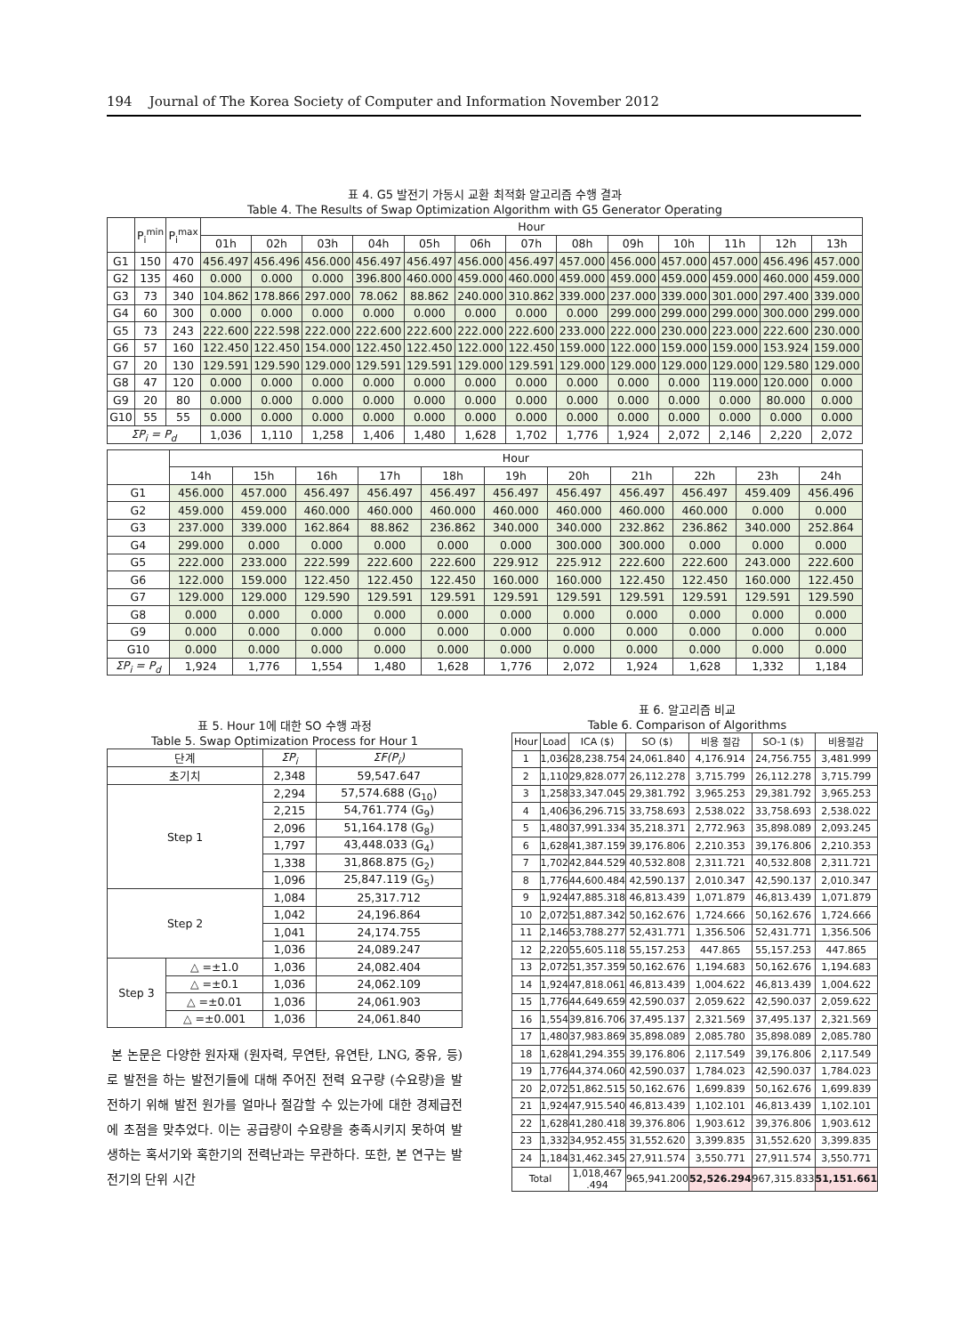194 Journal of The Korea Society of Computer and Information November 2012
표 4. G5 발전기 가동시 교환 최적화 알고리즘 수행 결과
Table 4. The Results of Swap Optimization Algorithm with G5 Generator Operating
| | P<sub>i</sub><sup>min</sup> | P<sub>i</sub><sup>max</sup> | Hour | | | | | | | | | | | | |
| --- | --- | --- | --- | --- | --- | --- | --- | --- | --- | --- | --- | --- | --- | --- | --- |
| | | | 01h | 02h | 03h | 04h | 05h | 06h | 07h | 08h | 09h | 10h | 11h | 12h | 13h |
| G1 | 150 | 470 | 456.497 | 456.496 | 456.000 | 456.497 | 456.497 | 456.000 | 456.497 | 457.000 | 456.000 | 457.000 | 457.000 | 456.496 | 457.000 |
| G2 | 135 | 460 | 0.000 | 0.000 | 0.000 | 396.800 | 460.000 | 459.000 | 460.000 | 459.000 | 459.000 | 459.000 | 459.000 | 460.000 | 459.000 |
| G3 | 73 | 340 | 104.862 | 178.866 | 297.000 | 78.062 | 88.862 | 240.000 | 310.862 | 339.000 | 237.000 | 339.000 | 301.000 | 297.400 | 339.000 |
| G4 | 60 | 300 | 0.000 | 0.000 | 0.000 | 0.000 | 0.000 | 0.000 | 0.000 | 0.000 | 299.000 | 299.000 | 299.000 | 300.000 | 299.000 |
| G5 | 73 | 243 | 222.600 | 222.598 | 222.000 | 222.600 | 222.600 | 222.000 | 222.600 | 233.000 | 222.000 | 230.000 | 223.000 | 222.600 | 230.000 |
| G6 | 57 | 160 | 122.450 | 122.450 | 154.000 | 122.450 | 122.450 | 122.000 | 122.450 | 159.000 | 122.000 | 159.000 | 159.000 | 153.924 | 159.000 |
| G7 | 20 | 130 | 129.591 | 129.590 | 129.000 | 129.591 | 129.591 | 129.000 | 129.591 | 129.000 | 129.000 | 129.000 | 129.000 | 129.580 | 129.000 |
| G8 | 47 | 120 | 0.000 | 0.000 | 0.000 | 0.000 | 0.000 | 0.000 | 0.000 | 0.000 | 0.000 | 0.000 | 119.000 | 120.000 | 0.000 |
| G9 | 20 | 80 | 0.000 | 0.000 | 0.000 | 0.000 | 0.000 | 0.000 | 0.000 | 0.000 | 0.000 | 0.000 | 0.000 | 80.000 | 0.000 |
| G10 | 55 | 55 | 0.000 | 0.000 | 0.000 | 0.000 | 0.000 | 0.000 | 0.000 | 0.000 | 0.000 | 0.000 | 0.000 | 0.000 | 0.000 |
| ΣP<sub>i</sub> = P<sub>d</sub> | | | 1,036 | 1,110 | 1,258 | 1,406 | 1,480 | 1,628 | 1,702 | 1,776 | 1,924 | 2,072 | 2,146 | 2,220 | 2,072 |
| | Hour | | | | | | | | | | |
| --- | --- | --- | --- | --- | --- | --- | --- | --- | --- | --- | --- |
| | 14h | 15h | 16h | 17h | 18h | 19h | 20h | 21h | 22h | 23h | 24h |
| G1 | 456.000 | 457.000 | 456.497 | 456.497 | 456.497 | 456.497 | 456.497 | 456.497 | 456.497 | 459.409 | 456.496 |
| G2 | 459.000 | 459.000 | 460.000 | 460.000 | 460.000 | 460.000 | 460.000 | 460.000 | 460.000 | 0.000 | 0.000 |
| G3 | 237.000 | 339.000 | 162.864 | 88.862 | 236.862 | 340.000 | 340.000 | 232.862 | 236.862 | 340.000 | 252.864 |
| G4 | 299.000 | 0.000 | 0.000 | 0.000 | 0.000 | 0.000 | 300.000 | 300.000 | 0.000 | 0.000 | 0.000 |
| G5 | 222.000 | 233.000 | 222.599 | 222.600 | 222.600 | 229.912 | 225.912 | 222.600 | 222.600 | 243.000 | 222.600 |
| G6 | 122.000 | 159.000 | 122.450 | 122.450 | 122.450 | 160.000 | 160.000 | 122.450 | 122.450 | 160.000 | 122.450 |
| G7 | 129.000 | 129.000 | 129.590 | 129.591 | 129.591 | 129.591 | 129.591 | 129.591 | 129.591 | 129.591 | 129.590 |
| G8 | 0.000 | 0.000 | 0.000 | 0.000 | 0.000 | 0.000 | 0.000 | 0.000 | 0.000 | 0.000 | 0.000 |
| G9 | 0.000 | 0.000 | 0.000 | 0.000 | 0.000 | 0.000 | 0.000 | 0.000 | 0.000 | 0.000 | 0.000 |
| G10 | 0.000 | 0.000 | 0.000 | 0.000 | 0.000 | 0.000 | 0.000 | 0.000 | 0.000 | 0.000 | 0.000 |
| ΣP<sub>i</sub> = P<sub>d</sub> | 1,924 | 1,776 | 1,554 | 1,480 | 1,628 | 1,776 | 2,072 | 1,924 | 1,628 | 1,332 | 1,184 |
표 5. Hour 1에 대한 SO 수행 과정
Table 5. Swap Optimization Process for Hour 1
| 단계 | | ΣP<sub>i</sub> | ΣF(P<sub>i</sub>) |
| --- | --- | --- | --- |
| 초기치 | | 2,348 | 59,547.647 |
| Step 1 | | 2,294 | 57,574.688 (G<sub>10</sub>) |
| | | 2,215 | 54,761.774 (G<sub>9</sub>) |
| | | 2,096 | 51,164.178 (G<sub>8</sub>) |
| | | 1,797 | 43,448.033 (G<sub>4</sub>) |
| | | 1,338 | 31,868.875 (G<sub>2</sub>) |
| | | 1,096 | 25,847.119 (G<sub>5</sub>) |
| Step 2 | | 1,084 | 25,317.712 |
| | | 1,042 | 24,196.864 |
| | | 1,041 | 24,174.755 |
| | | 1,036 | 24,089.247 |
| Step 3 | △ =±1.0 | 1,036 | 24,082.404 |
| | △ =±0.1 | 1,036 | 24,062.109 |
| | △ =±0.01 | 1,036 | 24,061.903 |
| | △ =±0.001 | 1,036 | 24,061.840 |
본 논문은 다양한 원자재 (원자력, 무연탄, 유연탄, LNG, 중유, 등)로 발전을 하는 발전기들에 대해 주어진 전력 요구량 (수요량)을 발전하기 위해 발전 원가를 얼마나 절감할 수 있는가에 대한 경제급전에 초점을 맞추었다. 이는 공급량이 수요량을 충족시키지 못하여 발생하는 혹서기와 혹한기의 전력난과는 무관하다. 또한, 본 연구는 발전기의 단위 시간
표 6. 알고리즘 비교
Table 6. Comparison of Algorithms
| Hour | Load | ICA ($) | SO ($) | 비용 절감 | SO-1 ($) | 비용절감 |
| --- | --- | --- | --- | --- | --- | --- |
| 1 | 1,036 | 28,238.754 | 24,061.840 | 4,176.914 | 24,756.755 | 3,481.999 |
| 2 | 1,110 | 29,828.077 | 26,112.278 | 3,715.799 | 26,112.278 | 3,715.799 |
| 3 | 1,258 | 33,347.045 | 29,381.792 | 3,965.253 | 29,381.792 | 3,965.253 |
| 4 | 1,406 | 36,296.715 | 33,758.693 | 2,538.022 | 33,758.693 | 2,538.022 |
| 5 | 1,480 | 37,991.334 | 35,218.371 | 2,772.963 | 35,898.089 | 2,093.245 |
| 6 | 1,628 | 41,387.159 | 39,176.806 | 2,210.353 | 39,176.806 | 2,210.353 |
| 7 | 1,702 | 42,844.529 | 40,532.808 | 2,311.721 | 40,532.808 | 2,311.721 |
| 8 | 1,776 | 44,600.484 | 42,590.137 | 2,010.347 | 42,590.137 | 2,010.347 |
| 9 | 1,924 | 47,885.318 | 46,813.439 | 1,071.879 | 46,813.439 | 1,071.879 |
| 10 | 2,072 | 51,887.342 | 50,162.676 | 1,724.666 | 50,162.676 | 1,724.666 |
| 11 | 2,146 | 53,788.277 | 52,431.771 | 1,356.506 | 52,431.771 | 1,356.506 |
| 12 | 2,220 | 55,605.118 | 55,157.253 | 447.865 | 55,157.253 | 447.865 |
| 13 | 2,072 | 51,357.359 | 50,162.676 | 1,194.683 | 50,162.676 | 1,194.683 |
| 14 | 1,924 | 47,818.061 | 46,813.439 | 1,004.622 | 46,813.439 | 1,004.622 |
| 15 | 1,776 | 44,649.659 | 42,590.037 | 2,059.622 | 42,590.037 | 2,059.622 |
| 16 | 1,554 | 39,816.706 | 37,495.137 | 2,321.569 | 37,495.137 | 2,321.569 |
| 17 | 1,480 | 37,983.869 | 35,898.089 | 2,085.780 | 35,898.089 | 2,085.780 |
| 18 | 1,628 | 41,294.355 | 39,176.806 | 2,117.549 | 39,176.806 | 2,117.549 |
| 19 | 1,776 | 44,374.060 | 42,590.037 | 1,784.023 | 42,590.037 | 1,784.023 |
| 20 | 2,072 | 51,862.515 | 50,162.676 | 1,699.839 | 50,162.676 | 1,699.839 |
| 21 | 1,924 | 47,915.540 | 46,813.439 | 1,102.101 | 46,813.439 | 1,102.101 |
| 22 | 1,628 | 41,280.418 | 39,376.806 | 1,903.612 | 39,376.806 | 1,903.612 |
| 23 | 1,332 | 34,952.455 | 31,552.620 | 3,399.835 | 31,552.620 | 3,399.835 |
| 24 | 1,184 | 31,462.345 | 27,911.574 | 3,550.771 | 27,911.574 | 3,550.771 |
| Total | | 1,018,467 .494 | 965,941.200 | 52,526.294 | 967,315.833 | 51,151.661 |